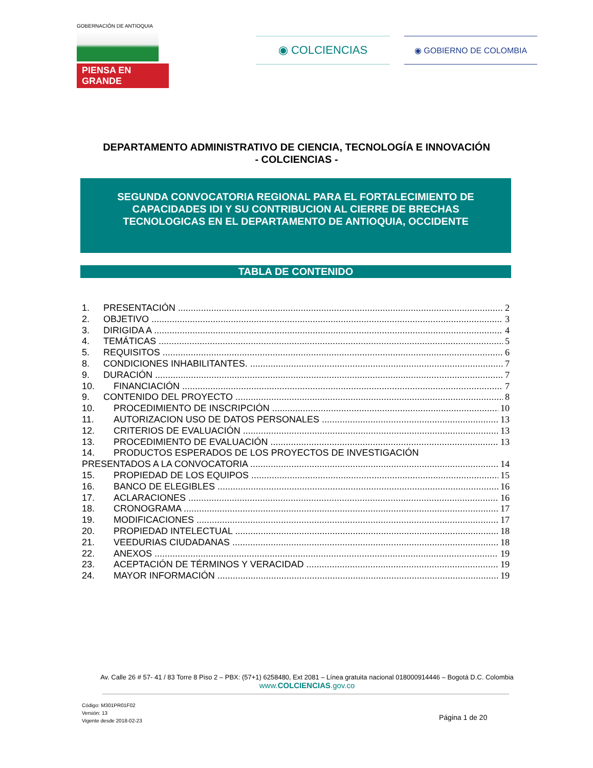GOBERNACIÓN DE ANTIOQUIA
PIENSA EN GRANDE
◉ COLCIENCIAS
◉ GOBIERNO DE COLOMBIA
DEPARTAMENTO ADMINISTRATIVO DE CIENCIA, TECNOLOGÍA E INNOVACIÓN
- COLCIENCIAS -
SEGUNDA CONVOCATORIA REGIONAL PARA EL FORTALECIMIENTO DE CAPACIDADES IDI Y SU CONTRIBUCION AL CIERRE DE BRECHAS TECNOLOGICAS EN EL DEPARTAMENTO DE ANTIOQUIA, OCCIDENTE
TABLA DE CONTENIDO
1. PRESENTACIÓN 2
2. OBJETIVO 3
3. DIRIGIDA A 4
4. TEMÁTICAS 5
5. REQUISITOS 6
8. CONDICIONES INHABILITANTES. 7
9. DURACIÓN 7
10. FINANCIACIÓN 7
9. CONTENIDO DEL PROYECTO 8
10. PROCEDIMIENTO DE INSCRIPCIÓN 10
11. AUTORIZACION USO DE DATOS PERSONALES 13
12. CRITERIOS DE EVALUACIÓN 13
13. PROCEDIMIENTO DE EVALUACIÓN 13
14. PRODUCTOS ESPERADOS DE LOS PROYECTOS DE INVESTIGACIÓN
PRESENTADOS A LA CONVOCATORIA 14
15. PROPIEDAD DE LOS EQUIPOS 15
16. BANCO DE ELEGIBLES 16
17. ACLARACIONES 16
18. CRONOGRAMA 17
19. MODIFICACIONES 17
20. PROPIEDAD INTELECTUAL 18
21. VEEDURIAS CIUDADANAS 18
22. ANEXOS 19
23. ACEPTACIÓN DE TÉRMINOS Y VERACIDAD 19
24. MAYOR INFORMACIÓN 19
Av. Calle 26 # 57- 41 / 83 Torre 8 Piso 2 – PBX: (57+1) 6258480, Ext 2081 – Línea gratuita nacional 018000914446 – Bogotá D.C. Colombia
www.COLCIENCIAS.gov.co
Código: M301PR01F02
Versión: 13
Vigente desde 2018-02-23
Página 1 de 20